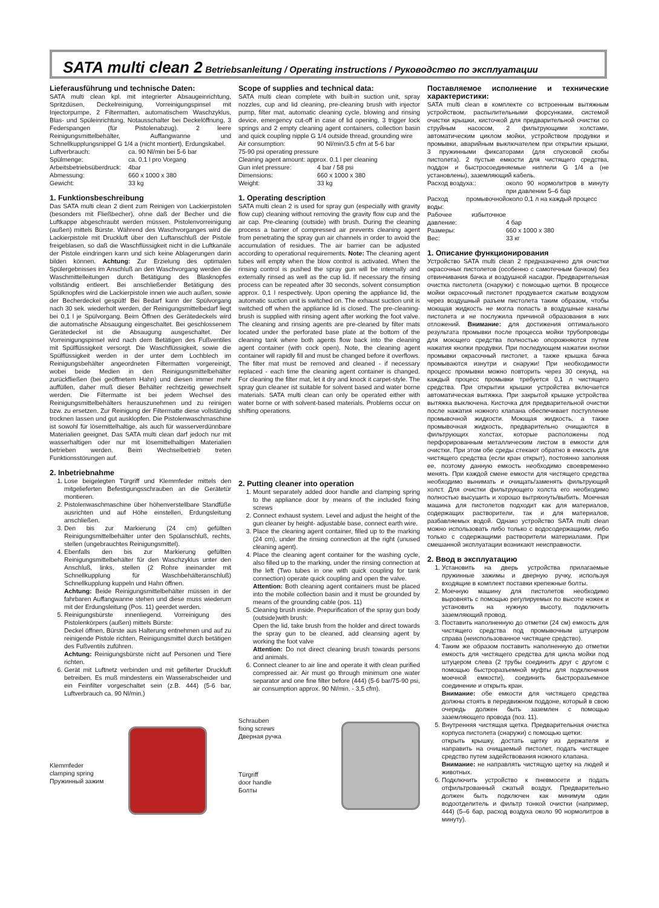SATA multi clean 2 Betriebsanleitung / Operating instructions / Руководство по эксплуатации
Lieferausführung und technische Daten:
SATA multi clean kpl. mit integrierter Absaugeinrichtung, Spritzdüsen, Deckelreinigung, Vorreinigungspinsel mit Injectorpumpe, 2 Filtermatten, automatischem Waschzyklus, Blas- und Spüleinrichtung, Notausschalter bei Deckelöffnung, 3 Federspangen (für Pistolenabzug). 2 leere Reinigungsmittelbehälter, Auffangwanne und Schnellkupplungsnippel G 1/4 a (nicht montiert), Erdungskabel.
Luftverbrauch: ca. 90 Nl/min bei 5-6 bar
Spülmenge: ca. 0,1 l pro Vorgang
Arbeitsbetriebsüberdruck: 4bar
Abmessung: 660 x 1000 x 380
Gewicht: 33 kg
1. Funktionsbeschreibung
Das SATA multi clean 2 dient zum Reinigen von Lackierpistolen (besonders mit Fließbecher), ohne daß der Becher und die Luftkappe abgeschraubt werden müssen. Pistolenvorreinigung (außen) mittels Bürste. Während des Waschvorganges wird die Lackierpistole mit Druckluft über den Luftanschluß der Pistole freigeblasen, so daß die Waschflüssigkeit nicht in die Luftkanäle der Pistole eindringen kann und sich keine Ablagerungen darin bilden können. Achtung: Zur Erzielung des optimalen Spülergebnisses im Anschluß an den Waschvorgang werden die Waschmittelleitungen durch Betätigung des Blasknopfes vollständig entleert. Bei anschließender Betätigung des Spülknopfes wird die Lackierpistole innen wie auch außen, sowie der Becherdeckel gespült! Bei Bedarf kann der Spülvorgang nach 30 sek. wiederholt werden, der Reinigungsmittelbedarf liegt bei 0,1 l je Spülvorgang. Beim Öffnen des Gerätedeckels wird die automatische Absaugung eingeschaltet. Bei geschlossenem Gerätedeckel ist die Absaugung ausgeschaltet. Der Vorreinigungspinsel wird nach dem Betätigen des Fußventiles mit Spülflüssigkeit versorgt. Die Waschflüssigkeit, sowie die Spülflüssigkeit werden in der unter dem Lochblech im Reinigungsbehälter angeordneten Filtermatten vorgereinigt, wobei beide Medien in den Reinigungsmittelbehälter zurückfließen (bei geöffnetem Hahn) und diesen immer mehr auffüllen, daher muß dieser Behälter rechtzeitig gewechselt werden. Die Filtermatte ist bei jedem Wechsel des Reinigungsmittelbehälters herauszunehmen und zu reinigen bzw. zu ersetzen. Zur Reinigung der Filtermatte diese vollständig trocknen lassen und gut ausklopfen. Die Pistolenwaschmaschine ist sowohl für lösemittelhaltige, als auch für wasserverdünnbare Materialien geeignet. Das SATA multi clean darf jedoch nur mit wasserhaltigen oder nur mit lösemittelhaltigen Materialien betrieben werden. Beim Wechselbetrieb treten Funktionsstörungen auf.
2. Inbetriebnahme
1. Lose beigelegten Türgriff und Klemmfeder mittels den mitgelieferten Befestigungsschrauben an die Gerätetür montieren.
2. Pistolenwaschmaschine über höhenverstellbare Standfüße ausrichten und auf Höhe einstellen, Erdungsleitung anschließen.
3. Den bis zur Markierung (24 cm) gefüllten Reinigungsmittelbehälter unter den Spülanschluß, rechts, stellen (ungebrauchtes Reinigungsmittel).
4. Ebenfalls den bis zur Markierung gefüllten Reinigungsmittelbehälter für den Waschzyklus unter den Anschluß, links, stellen (2 Rohre ineinander mit Schnellkupplung für Waschbehälteranschluß) Schnellkupplung kuppeln und Hahn öffnen.
Achtung: Beide Reinigungsmittelbehälter müssen in der fahrbaren Auffangwanne stehen und diese muss wiederum mit der Erdungsleitung (Pos. 11) geerdet werden.
5. Reinigungsbürste innenliegend. Vorreinigung des Pistolenkörpers (außen) mittels Bürste:
Deckel öffnen, Bürste aus Halterung entnehmen und auf zu reinigende Pistole richten, Reinigungsmittel durch betätigen des Fußventils zuführen.
Achtung: Reinigungsbürste nicht auf Personen und Tiere richten.
6. Gerät mit Luftnetz verbinden und mit gefilterter Druckluft betreiben. Es muß mindestens ein Wasserabscheider und ein Feinfilter vorgeschaltet sein (z.B. 444) (5-6 bar, Luftverbrauch ca. 90 Nl/min.)
Klemmfeder
clamping spring
Пружинный зажим
Scope of supplies and technical data:
SATA multi clean complete with built-in suction unit, spray nozzles, cup and lid cleaning, pre-cleaning brush with injector pump, filter mat, automatic cleaning cycle, blowing and rinsing device, emergency cut-off in case of lid opening, 3 trigger lock springs and 2 empty cleaning agent containers, collection basin and quick coupling nipple G 1/4 outside thread, grounding wire
Air consumption: 90 Nl/min/3.5 cfm at 5-6 bar
75-90 psi operating pressure
Cleaning agent amount: approx. 0.1 l per cleaning
Gun inlet pressure: 4 bar / 58 psi
Dimensions: 660 x 1000 x 380
Weight: 33 kg
1. Operating description
SATA multi clean 2 is used for spray gun (especially with gravity flow cup) cleaning without removing the gravity flow cup and the air cap. Pre-cleaning (outside) with brush. During the cleaning process a barrier of compressed air prevents cleaning agent from penetrating the spray gun air channels in order to avoid the accumulation of residues. The air barrier can be adjusted according to operational requirements. Note: The cleaning agent tubes will empty when the blow control is activated. When the rinsing control is pushed the spray gun will be internally and externally rinsed as well as the cup lid. If necessary the rinsing process can be repeated after 30 seconds, solvent consumption approx. 0,1 l respectively. Upon opening the appliance lid, the automatic suction unit is switched on. The exhaust suction unit is switched off when the appliance lid is closed. The pre-cleaning-brush is supplied with rinsing agent after working the foot valve. The cleaning and rinsing agents are pre-cleaned by filter mats located under the perforated base plate at the bottom of the cleaning tank where both agents flow back into the cleaning agent container (with cock open). Note, the cleaning agent container will rapidly fill and must be changed before it overflows. The filter mat must be removed and cleaned - if necessary replaced - each time the cleaning agent container is changed. For cleaning the filter mat, let it dry and knock it carpet-style. The spray gun cleaner ist suitable for solvent based and water borne materials. SATA multi clean can only be operated either with water borne or with solvent-based materials. Problems occur on shifting operations.
2. Putting cleaner into operation
1. Mount separately added door handle and clamping spring to the appliance door by means of the included fixing screws
2. Connect exhaust system. Level and adjust the height of the gun cleaner by height- adjustable base, connect earth wire.
3. Place the cleaning agent container, filled up to the marking (24 cm), under the rinsing connection at the right (unused cleaning agent).
4. Place the cleaning agent container for the washing cycle, also filled up to the marking, under the rinsing connection at the left (Two tubes in one with quick coupling for tank connection) operate quick coupling and open the valve.
Attention: Both cleaning agent containers must be placed into the mobile collection basin and it must be grounded by means of the grounding cable (pos. 11)
5. Cleaning brush inside. Prepurification of the spray gun body (outside)with brush:
Open the lid, take brush from the holder and direct towards the spray gun to be cleaned, add cleansing agent by working the foot valve
Attention: Do not direct cleaning brush towards persons and animals.
6. Connect cleaner to air line and operate it with clean purified compressed air. Air must go through minimum one water separator and one fine filter before (444) (5-6 bar/75-90 psi, air consumption approx. 90 Nl/min. - 3,5 cfm).
Schrauben
fixing screws
Дверная ручка
Türgriff
door handle
Болты
Поставляемое исполнение и технические характеристики:
SATA multi clean в комплекте со встроенным вытяжным устройством, распылительными форсунками, системой очистки крышки, кисточкой для предварительной очистки со струйным насосом, 2 фильтрующими холстами, автоматическим циклом мойки, устройством продувки и промывки, аварийным выключателем при открытии крышки, 3 пружинными фиксаторами (для спусковой скобы пистолета). 2 пустые емкости для чистящего средства, поддон и быстросоединяемые ниппели G 1/4 a (не установлены), заземляющий кабель.
Расход воздуха:: около 90 нормолитров в минуту при давлении 5–6 бар
Расход промывочной воды: около 0,1 л на каждый процесс
Рабочее избыточное давление:
4 бар
Размеры: 660 x 1000 x 380
Вес: 33 кг
1. Описание функционирования
Устройство SATA multi clean 2 предназначено для очистки окрасочных пистолетов (особенно с самотечным бачком) без отвинчивания бачка и воздушной насадки. Предварительная очистка пистолета (снаружи) с помощью щетки. В процессе мойки окрасочный пистолет продувается сжатым воздухом через воздушный разъем пистолета таким образом, чтобы моющая жидкость не могла попасть в воздушные каналы пистолета и не послужила причиной образования в них отложений. Внимание: для достижения оптимального результата промывки после процесса мойки трубопроводы для моющего средства полностью опорожняются путем нажатия кнопки продувки. При последующем нажатии кнопки промывки окрасочный пистолет, а также крышка бачка промываются изнутри и снаружи! При необходимости процесс промывки можно повторить через 30 секунд, на каждый процесс промывки требуется 0,1 л чистящего средства. При открытии крышки устройства включается автоматическая вытяжка. При закрытой крышке устройства вытяжка выключена. Кисточка для предварительной очистки после нажатия ножного клапана обеспечивает поступление промывочной жидкости. Моющая жидкость, а также промывочная жидкость, предварительно очищаются в фильтрующих холстах, которые расположены под перфорированным металлическим листом в емкости для очистки. При этом обе среды стекают обратно в емкость для чистящего средства (если кран открыт), постоянно заполняя ее, поэтому данную емкость необходимо своевременно менять. При каждой смене емкости для чистящего средства необходимо вынимать и очищать/заменять фильтрующий холст. Для очистки фильтрующего холста его необходимо полностью высушить и хорошо вытряхнуть/выбить. Моечная машина для пистолетов подходит как для материалов, содержащих растворители, так и для материалов, разбавляемых водой. Однако устройство SATA multi clean можно использовать либо только с водосодержащими, либо только с содержащими растворители материалами. При смешанной эксплуатации возникают неисправности.
2. Ввод в эксплуатацию
1. Установить на дверь устройства прилагаемые пружинные зажимы и дверную ручку, используя входящие в комплект поставки крепежные болты.
2. Моечную машину для пистолетов необходимо выровнять с помощью регулируемых по высоте ножек и установить на нужную высоту, подключить заземляющий провод.
3. Поставить наполненную до отметки (24 см) емкость для чистящего средства под промывочным штуцером справа (неиспользованное чистящее средство).
4. Таким же образом поставить наполненную до отметки емкость для чистящего средства для цикла мойки под штуцером слева (2 трубы соединить друг с другом с помощью быстроразъемной муфты для подключения моечной емкости), соединить быстроразъемное соединение и открыть кран.
Внимание: обе емкости для чистящего средства должны стоять в передвижном поддоне, который в свою очередь должен быть заземлен с помощью заземляющего провода (поз. 11).
5. Внутренняя чистящая щетка. Предварительная очистка корпуса пистолета (снаружи) с помощью щетки:
открыть крышку, достать щетку из держателя и направить на очищаемый пистолет, подать чистящее средство путем задействования ножного клапана.
Внимание: не направлять чистящую щетку на людей и животных.
6. Подключить устройство к пневмосети и подать отфильтрованный сжатый воздух. Предварительно должен быть подключен как минимум один водоотделитель и фильтр тонкой очистки (например, 444) (5–6 бар, расход воздуха около 90 нормолитров в минуту).